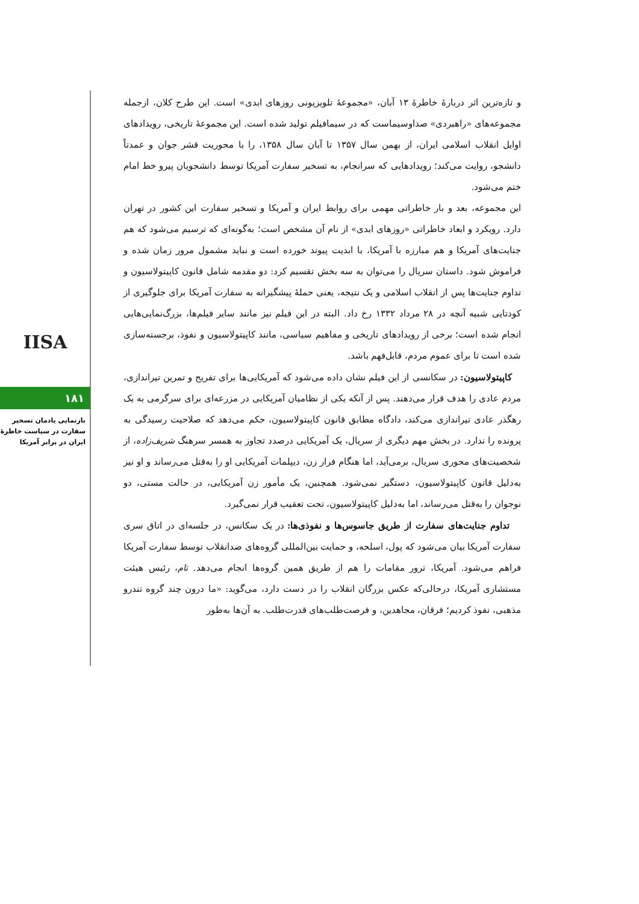IISA
۱۸۱
بازنمایی یادمان تسخیر سفارت در سیاست خاطرهٔ ایران در برابر آمریکا
و تازه‌ترین اثر دربارهٔ خاطرهٔ ۱۳ آبان، «مجموعهٔ تلویزیونی روزهای ابدی» است. این طرح کلان، ازجمله مجموعه‌های «راهبردی» صداوسیماست که در سیمافیلم تولید شده است. این مجموعهٔ تاریخی، رویدادهای اوایل انقلاب اسلامی ایران، از بهمن سال ۱۳۵۷ تا آبان سال ۱۳۵۸، را با محوریت قشر جوان و عمدتاً دانشجو، روایت می‌کند؛ رویدادهایی که سرانجام، به تسخیر سفارت آمریکا توسط دانشجویان پیرو خط امام ختم می‌شود.
این مجموعه، بعد و بار خاطراتی مهمی برای روابط ایران و آمریکا و تسخیر سفارت این کشور در تهران دارد. رویکرد و ابعاد خاطراتی «روزهای ابدی» از نام آن مشخص است؛ به‌گونه‌ای که ترسیم می‌شود که هم جنایت‌های آمریکا و هم مبارزه با آمریکا، با ابدیت پیوند خورده است و نباید مشمول مرور زمان شده و فراموش شود. داستان سریال را می‌توان به سه بخش تقسیم کرد: دو مقدمه شامل قانون کاپیتولاسیون و تداوم جنایت‌ها پس از انقلاب اسلامی و یک نتیجه، یعنی حملهٔ پیشگیرانه به سفارت آمریکا برای جلوگیری از کودتایی شبیه آنچه در ۲۸ مرداد ۱۳۳۲ رخ داد. البته در این فیلم نیز مانند سایر فیلم‌ها، بزرگ‌نمایی‌هایی انجام شده است؛ برخی از رویدادهای تاریخی و مفاهیم سیاسی، مانند کاپیتولاسیون و نفوذ، برجسته‌سازی شده است تا برای عموم مردم، قابل‌فهم باشد.
کاپیتولاسیون: در سکانسی از این فیلم نشان داده می‌شود که آمریکایی‌ها برای تفریح و تمرین تیراندازی، مردم عادی را هدف قرار می‌دهند. پس از آنکه یکی از نظامیان آمریکایی در مزرعه‌ای برای سرگرمی به یک رهگذر عادی تیراندازی می‌کند، دادگاه مطابق قانون کاپیتولاسیون، حکم می‌دهد که صلاحیت رسیدگی به پرونده را ندارد. در بخش مهم دیگری از سریال، یک آمریکایی درصدد تجاوز به همسر سرهنگ شریف‌زاده، از شخصیت‌های محوری سریال، برمی‌آید، اما هنگام فرار زن، دیپلمات آمریکایی او را به‌قتل می‌رساند و او نیز به‌دلیل قانون کاپیتولاسیون، دستگیر نمی‌شود. همچنین، یک مأمور زن آمریکایی، در حالت مستی، دو نوجوان را به‌قتل می‌رساند، اما به‌دلیل کاپیتولاسیون، تحت تعقیب قرار نمی‌گیرد.
تداوم جنایت‌های سفارت از طریق جاسوس‌ها و نفوذی‌ها: در یک سکانس، در جلسه‌ای در اتاق سری سفارت آمریکا بیان می‌شود که پول، اسلحه، و حمایت بین‌المللی گروه‌های ضدانقلاب توسط سفارت آمریکا فراهم می‌شود. آمریکا، ترور مقامات را هم از طریق همین گروه‌ها انجام می‌دهد. تام، رئیس هیئت مستشاری آمریکا، درحالی‌که عکس بزرگان انقلاب را در دست دارد، می‌گوید: «ما درون چند گروه تندرو مذهبی، نفوذ کردیم؛ فرقان، مجاهدین، و فرصت‌طلب‌های قدرت‌طلب. به آن‌ها به‌طور